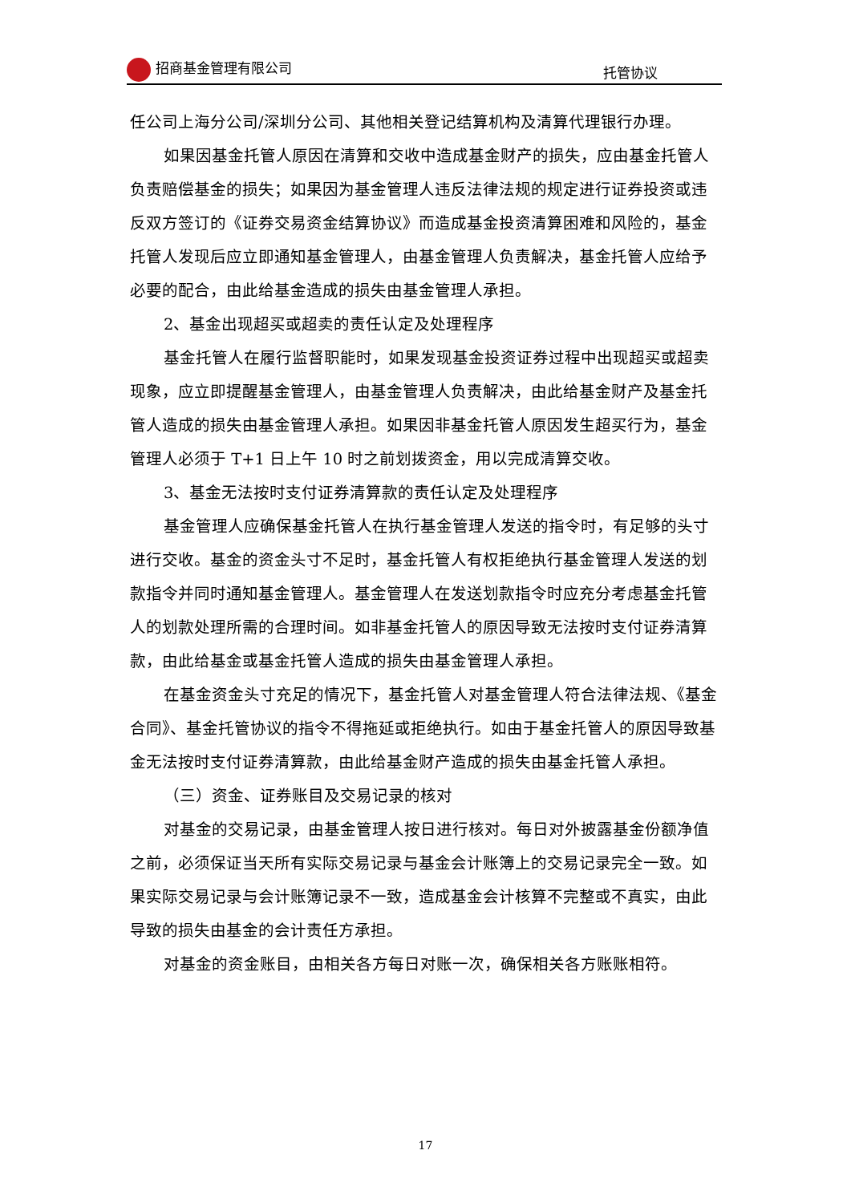招商基金管理有限公司 托管协议
任公司上海分公司/深圳分公司、其他相关登记结算机构及清算代理银行办理。
如果因基金托管人原因在清算和交收中造成基金财产的损失，应由基金托管人负责赔偿基金的损失；如果因为基金管理人违反法律法规的规定进行证券投资或违反双方签订的《证券交易资金结算协议》而造成基金投资清算困难和风险的，基金托管人发现后应立即通知基金管理人，由基金管理人负责解决，基金托管人应给予必要的配合，由此给基金造成的损失由基金管理人承担。
2、基金出现超买或超卖的责任认定及处理程序
基金托管人在履行监督职能时，如果发现基金投资证券过程中出现超买或超卖现象，应立即提醒基金管理人，由基金管理人负责解决，由此给基金财产及基金托管人造成的损失由基金管理人承担。如果因非基金托管人原因发生超买行为，基金管理人必须于 T+1 日上午 10 时之前划拨资金，用以完成清算交收。
3、基金无法按时支付证券清算款的责任认定及处理程序
基金管理人应确保基金托管人在执行基金管理人发送的指令时，有足够的头寸进行交收。基金的资金头寸不足时，基金托管人有权拒绝执行基金管理人发送的划款指令并同时通知基金管理人。基金管理人在发送划款指令时应充分考虑基金托管人的划款处理所需的合理时间。如非基金托管人的原因导致无法按时支付证券清算款，由此给基金或基金托管人造成的损失由基金管理人承担。
在基金资金头寸充足的情况下，基金托管人对基金管理人符合法律法规、《基金合同》、基金托管协议的指令不得拖延或拒绝执行。如由于基金托管人的原因导致基金无法按时支付证券清算款，由此给基金财产造成的损失由基金托管人承担。
（三）资金、证券账目及交易记录的核对
对基金的交易记录，由基金管理人按日进行核对。每日对外披露基金份额净值之前，必须保证当天所有实际交易记录与基金会计账簿上的交易记录完全一致。如果实际交易记录与会计账簿记录不一致，造成基金会计核算不完整或不真实，由此导致的损失由基金的会计责任方承担。
对基金的资金账目，由相关各方每日对账一次，确保相关各方账账相符。
17